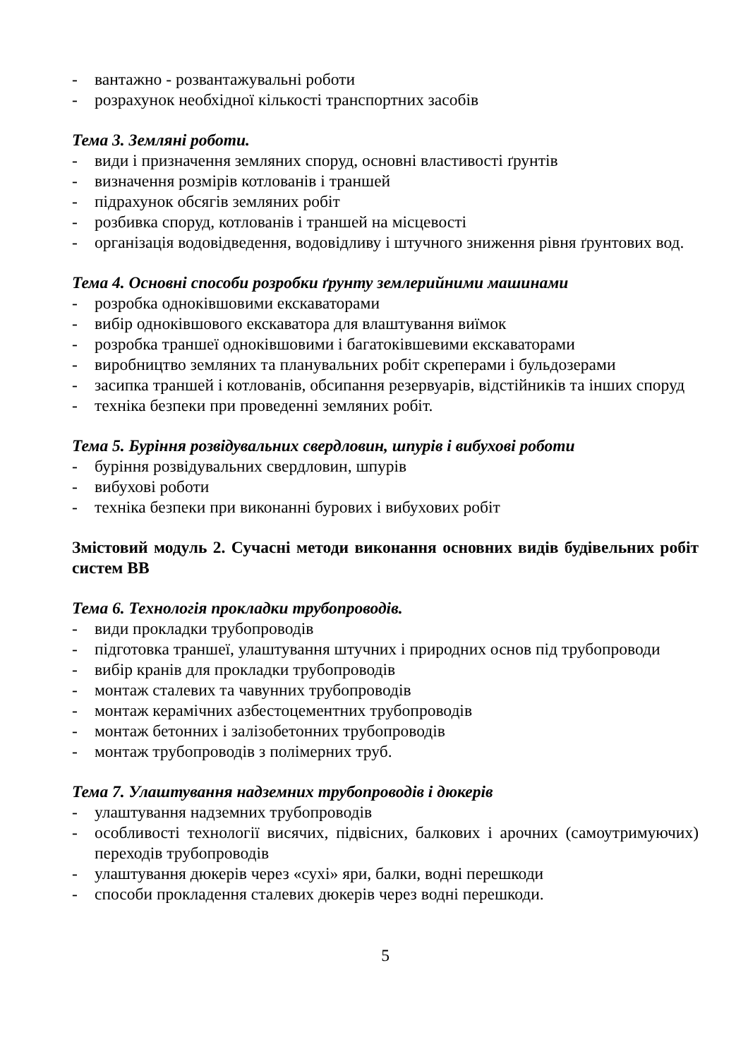- вантажно - розвантажувальні роботи
- розрахунок необхідної кількості транспортних засобів
Тема 3. Земляні роботи.
- види і призначення земляних споруд, основні властивості ґрунтів
- визначення розмірів котлованів і траншей
- підрахунок обсягів земляних робіт
- розбивка споруд, котлованів і траншей на місцевості
- організація водовідведення, водовідливу і штучного зниження рівня ґрунтових вод.
Тема 4. Основні способи розробки ґрунту землерийними машинами
- розробка одноківшовими екскаваторами
- вибір одноківшового екскаватора для влаштування виїмок
- розробка траншеї одноківшовими і багатоківшевими екскаваторами
- виробництво земляних та планувальних робіт скреперами і бульдозерами
- засипка траншей і котлованів, обсипання резервуарів, відстійників та інших споруд
- техніка безпеки при проведенні земляних робіт.
Тема 5. Буріння розвідувальних свердловин, шпурів і вибухові роботи
- буріння розвідувальних свердловин, шпурів
- вибухові роботи
- техніка безпеки при виконанні бурових і вибухових робіт
Змістовий модуль 2. Сучасні методи виконання основних видів будівельних робіт систем ВВ
Тема 6. Технологія прокладки трубопроводів.
- види прокладки трубопроводів
- підготовка траншеї, улаштування штучних і природних основ під трубопроводи
- вибір кранів для прокладки трубопроводів
- монтаж сталевих та чавунних трубопроводів
- монтаж керамічних азбестоцементних трубопроводів
- монтаж бетонних і залізобетонних трубопроводів
- монтаж трубопроводів з полімерних труб.
Тема 7. Улаштування надземних трубопроводів і дюкерів
- улаштування надземних трубопроводів
- особливості технології висячих, підвісних, балкових і арочних (самоутримуючих) переходів трубопроводів
- улаштування дюкерів через «сухі» яри, балки, водні перешкоди
- способи прокладення сталевих дюкерів через водні перешкоди.
5